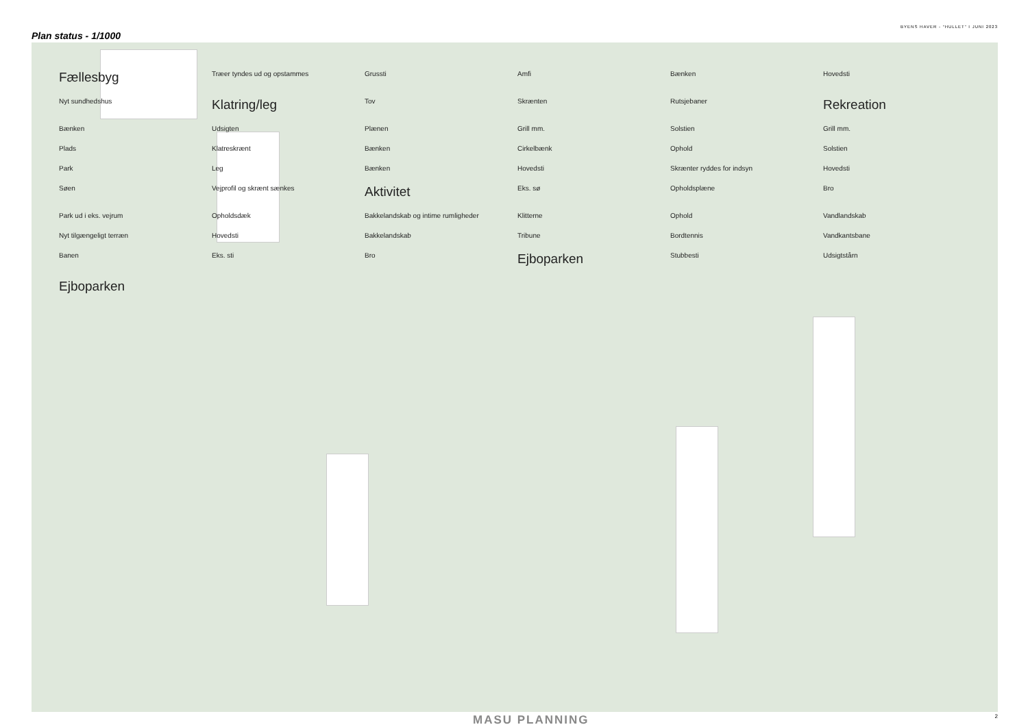Plan status - 1/1000
BYENS HAVER - “HULLET” I JUNI 2023
Fællesbyg Træer tyndes ud og opstammes Grussti Amfi Bænken Hovedsti Nyt sundhedshus Klatring/leg Tov Skrænten Rutsjebaner Rekreation Bænken Udsigten Plænen Grill mm. Solstien Grill mm. Plads Klatreskrænt Bænken Cirkelbænk Ophold Solstien Park Leg Bænken Hovedsti Skrænter ryddes for indsyn Hovedsti Søen Vejprofil og skrænt sænkes Aktivitet Eks. sø Opholdsplæne Bro Park ud i eks. vejrum Opholdsdæk Bakkelandskab og intime rumligheder Klitterne Ophold Vandlandskab Nyt tilgængeligt terræn Hovedsti Bakkelandskab Tribune Bordtennis Vandkantsbane Banen Eks. sti Bro Ejboparken Stubbesti Udsigtstårn Ejboparken
MASU PLANNING 2